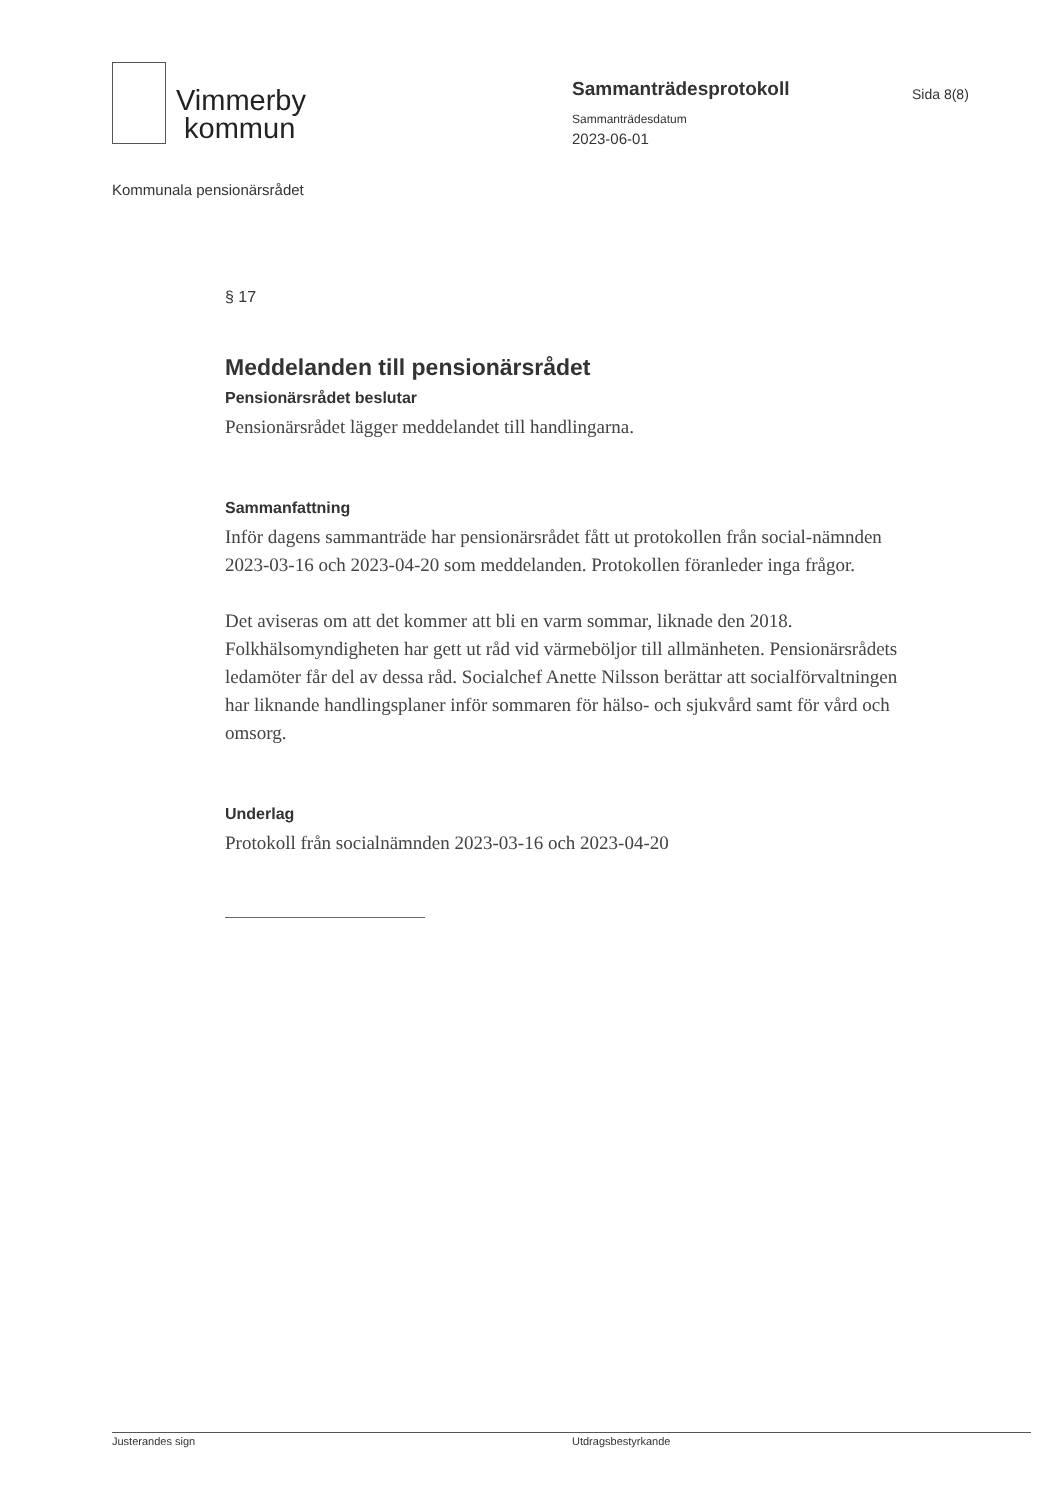Vimmerby
kommun
Sammanträdesprotokoll
Sammanträdesdatum
2023-06-01
Sida 8(8)
Kommunala pensionärsrådet
§ 17
Meddelanden till pensionärsrådet
Pensionärsrådet beslutar
Pensionärsrådet lägger meddelandet till handlingarna.
Sammanfattning
Inför dagens sammanträde har pensionärsrådet fått ut protokollen från social-nämnden 2023-03-16 och 2023-04-20 som meddelanden. Protokollen föranleder inga frågor.
Det aviseras om att det kommer att bli en varm sommar, liknade den 2018. Folkhälsomyndigheten har gett ut råd vid värmeböljor till allmänheten. Pensionärsrådets ledamöter får del av dessa råd. Socialchef Anette Nilsson berättar att socialförvaltningen har liknande handlingsplaner inför sommaren för hälso- och sjukvård samt för vård och omsorg.
Underlag
Protokoll från socialnämnden 2023-03-16 och 2023-04-20
Justerandes sign Utdragsbestyrkande